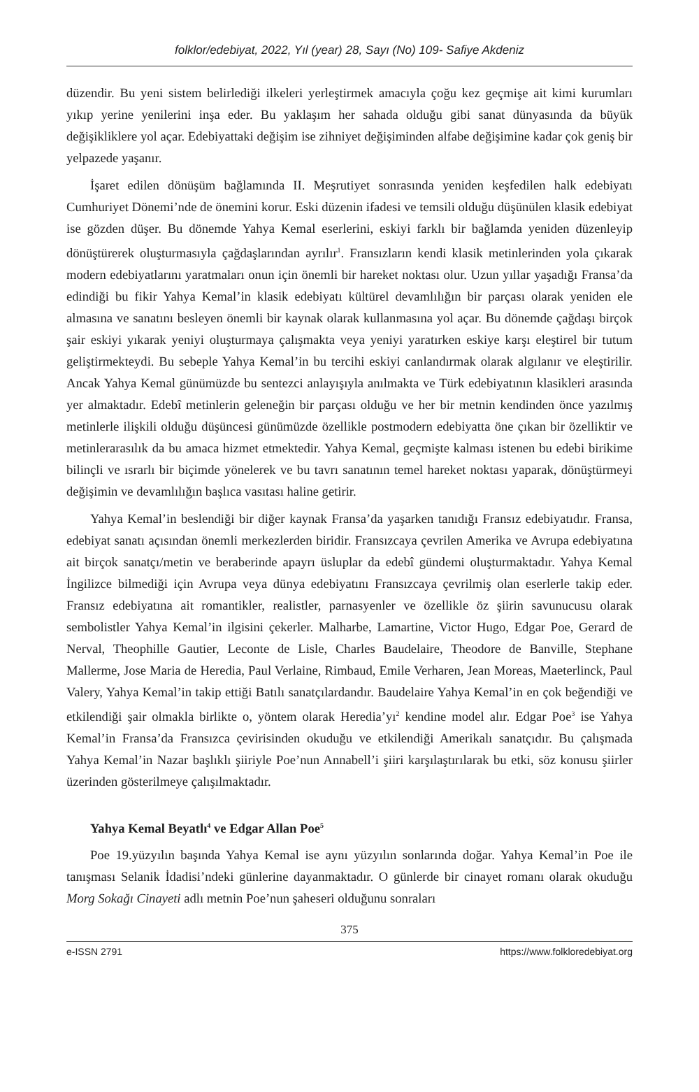folklor/edebiyat, 2022, Yıl (year) 28, Sayı (No) 109- Safiye Akdeniz
düzendir. Bu yeni sistem belirlediği ilkeleri yerleştirmek amacıyla çoğu kez geçmişe ait kimi kurumları yıkıp yerine yenilerini inşa eder. Bu yaklaşım her sahada olduğu gibi sanat dünyasında da büyük değişikliklere yol açar. Edebiyattaki değişim ise zihniyet değişiminden alfabe değişimine kadar çok geniş bir yelpazede yaşanır.
İşaret edilen dönüşüm bağlamında II. Meşrutiyet sonrasında yeniden keşfedilen halk edebiyatı Cumhuriyet Dönemi’nde de önemini korur. Eski düzenin ifadesi ve temsili olduğu düşünülen klasik edebiyat ise gözden düşer. Bu dönemde Yahya Kemal eserlerini, eskiyi farklı bir bağlamda yeniden düzenleyip dönüştürerek oluşturmasıyla çağdaşlarından ayrılır<sup>1</sup>. Fransızların kendi klasik metinlerinden yola çıkarak modern edebiyatlarını yaratmaları onun için önemli bir hareket noktası olur. Uzun yıllar yaşadığı Fransa’da edindiği bu fikir Yahya Kemal’in klasik edebiyatı kültürel devamlılığın bir parçası olarak yeniden ele almasına ve sanatını besleyen önemli bir kaynak olarak kullanmasına yol açar. Bu dönemde çağdaşı birçok şair eskiyi yıkarak yeniyi oluşturmaya çalışmakta veya yeniyi yaratırken eskiye karşı eleştirel bir tutum geliştirmekteydi. Bu sebeple Yahya Kemal’in bu tercihi eskiyi canlandırmak olarak algılanır ve eleştirilir. Ancak Yahya Kemal günümüzde bu sentezci anlayışıyla anılmakta ve Türk edebiyatının klasikleri arasında yer almaktadır. Edebî metinlerin geleneğin bir parçası olduğu ve her bir metnin kendinden önce yazılmış metinlerle ilişkili olduğu düşüncesi günümüzde özellikle postmodern edebiyatta öne çıkan bir özelliktir ve metinlerarasılık da bu amaca hizmet etmektedir. Yahya Kemal, geçmişte kalması istenen bu edebi birikime bilinçli ve ısrarlı bir biçimde yönelerek ve bu tavrı sanatının temel hareket noktası yaparak, dönüştürmeyi değişimin ve devamlılığın başlıca vasıtası haline getirir.
Yahya Kemal’in beslendiği bir diğer kaynak Fransa’da yaşarken tanıdığı Fransız edebiyatıdır. Fransa, edebiyat sanatı açısından önemli merkezlerden biridir. Fransızcaya çevrilen Amerika ve Avrupa edebiyatına ait birçok sanatçı/metin ve beraberinde apayrı üsluplar da edebî gündemi oluşturmaktadır. Yahya Kemal İngilizce bilmediği için Avrupa veya dünya edebiyatını Fransızcaya çevrilmiş olan eserlerle takip eder. Fransız edebiyatına ait romantikler, realistler, parnasyenler ve özellikle öz şiirin savunucusu olarak sembolistler Yahya Kemal’in ilgisini çekerler. Malharbe, Lamartine, Victor Hugo, Edgar Poe, Gerard de Nerval, Theophille Gautier, Leconte de Lisle, Charles Baudelaire, Theodore de Banville, Stephane Mallerme, Jose Maria de Heredia, Paul Verlaine, Rimbaud, Emile Verharen, Jean Moreas, Maeterlinck, Paul Valery, Yahya Kemal’in takip ettiği Batılı sanatçılardandır. Baudelaire Yahya Kemal’in en çok beğendiği ve etkilendiği şair olmakla birlikte o, yöntem olarak Heredia’yı<sup>2</sup> kendine model alır. Edgar Poe<sup>3</sup> ise Yahya Kemal’in Fransa’da Fransızca çevirisinden okuduğu ve etkilendiği Amerikalı sanatçıdır. Bu çalışmada Yahya Kemal’in Nazar başlıklı şiiriyle Poe’nun Annabell’i şiiri karşılaştırılarak bu etki, söz konusu şiirler üzerinden gösterilmeye çalışılmaktadır.
Yahya Kemal Beyatlı<sup>4</sup> ve Edgar Allan Poe<sup>5</sup>
Poe 19.yüzyılın başında Yahya Kemal ise aynı yüzyılın sonlarında doğar. Yahya Kemal’in Poe ile tanışması Selanik İdadisi’ndeki günlerine dayanmaktadır. O günlerde bir cinayet romanı olarak okuduğu Morg Sokağı Cinayeti adlı metnin Poe’nun şaheseri olduğunu sonraları
375
e-ISSN 2791 https://www.folkloredebiyat.org